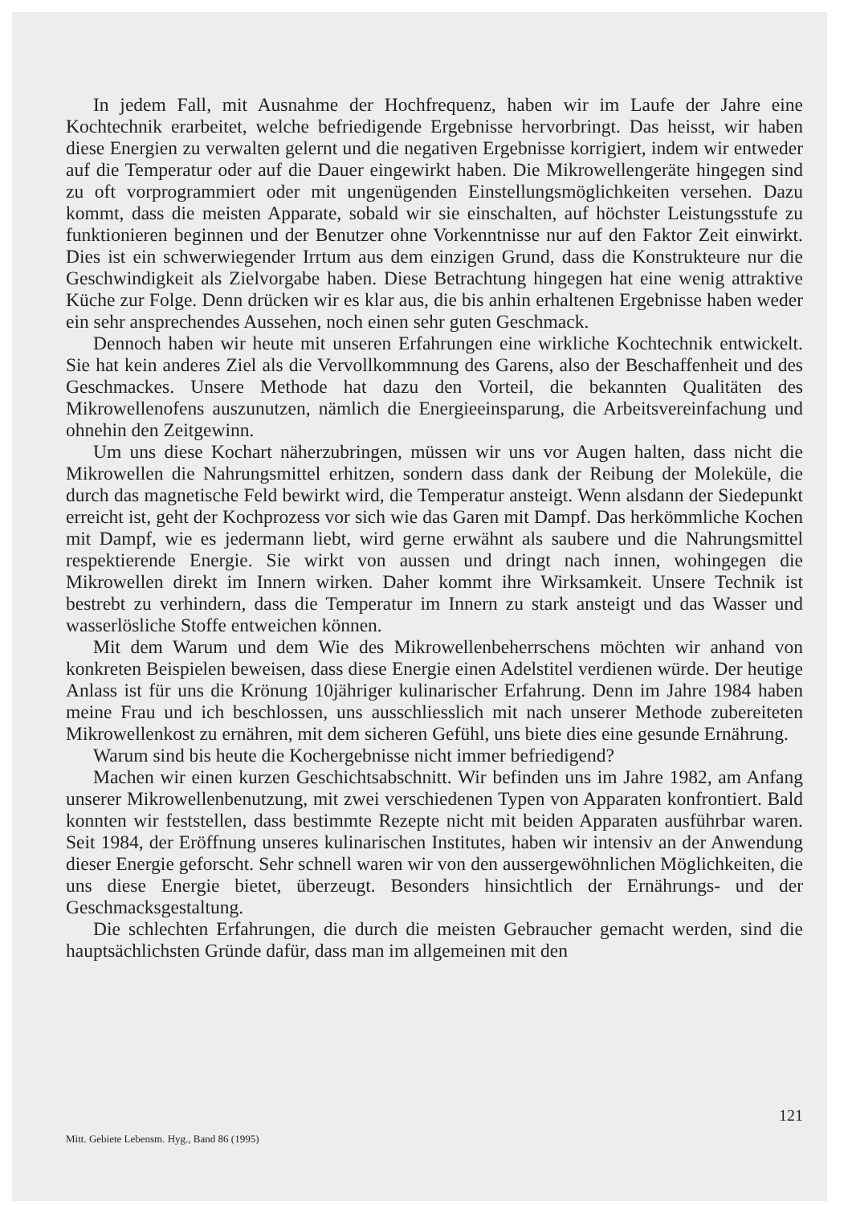In jedem Fall, mit Ausnahme der Hochfrequenz, haben wir im Laufe der Jahre eine Kochtechnik erarbeitet, welche befriedigende Ergebnisse hervorbringt. Das heisst, wir haben diese Energien zu verwalten gelernt und die negativen Ergebnisse korrigiert, indem wir entweder auf die Temperatur oder auf die Dauer eingewirkt haben. Die Mikrowellengeräte hingegen sind zu oft vorprogrammiert oder mit ungenügenden Einstellungsmöglichkeiten versehen. Dazu kommt, dass die meisten Apparate, sobald wir sie einschalten, auf höchster Leistungsstufe zu funktionieren beginnen und der Benutzer ohne Vorkenntnisse nur auf den Faktor Zeit einwirkt. Dies ist ein schwerwiegender Irrtum aus dem einzigen Grund, dass die Konstrukteure nur die Geschwindigkeit als Zielvorgabe haben. Diese Betrachtung hingegen hat eine wenig attraktive Küche zur Folge. Denn drücken wir es klar aus, die bis anhin erhaltenen Ergebnisse haben weder ein sehr ansprechendes Aussehen, noch einen sehr guten Geschmack.
Dennoch haben wir heute mit unseren Erfahrungen eine wirkliche Kochtechnik entwickelt. Sie hat kein anderes Ziel als die Vervollkommnung des Garens, also der Beschaffenheit und des Geschmackes. Unsere Methode hat dazu den Vorteil, die bekannten Qualitäten des Mikrowellenofens auszunutzen, nämlich die Energieeinsparung, die Arbeitsvereinfachung und ohnehin den Zeitgewinn.
Um uns diese Kochart näherzubringen, müssen wir uns vor Augen halten, dass nicht die Mikrowellen die Nahrungsmittel erhitzen, sondern dass dank der Reibung der Moleküle, die durch das magnetische Feld bewirkt wird, die Temperatur ansteigt. Wenn alsdann der Siedepunkt erreicht ist, geht der Kochprozess vor sich wie das Garen mit Dampf. Das herkömmliche Kochen mit Dampf, wie es jedermann liebt, wird gerne erwähnt als saubere und die Nahrungsmittel respektierende Energie. Sie wirkt von aussen und dringt nach innen, wohingegen die Mikrowellen direkt im Innern wirken. Daher kommt ihre Wirksamkeit. Unsere Technik ist bestrebt zu verhindern, dass die Temperatur im Innern zu stark ansteigt und das Wasser und wasserlösliche Stoffe entweichen können.
Mit dem Warum und dem Wie des Mikrowellenbeherrschens möchten wir anhand von konkreten Beispielen beweisen, dass diese Energie einen Adelstitel verdienen würde. Der heutige Anlass ist für uns die Krönung 10jähriger kulinarischer Erfahrung. Denn im Jahre 1984 haben meine Frau und ich beschlossen, uns ausschliesslich mit nach unserer Methode zubereiteten Mikrowellenkost zu ernähren, mit dem sicheren Gefühl, uns biete dies eine gesunde Ernährung.
Warum sind bis heute die Kochergebnisse nicht immer befriedigend?
Machen wir einen kurzen Geschichtsabschnitt. Wir befinden uns im Jahre 1982, am Anfang unserer Mikrowellenbenutzung, mit zwei verschiedenen Typen von Apparaten konfrontiert. Bald konnten wir feststellen, dass bestimmte Rezepte nicht mit beiden Apparaten ausführbar waren. Seit 1984, der Eröffnung unseres kulinarischen Institutes, haben wir intensiv an der Anwendung dieser Energie geforscht. Sehr schnell waren wir von den aussergewöhnlichen Möglichkeiten, die uns diese Energie bietet, überzeugt. Besonders hinsichtlich der Ernährungs- und der Geschmacksgestaltung.
Die schlechten Erfahrungen, die durch die meisten Gebraucher gemacht werden, sind die hauptsächlichsten Gründe dafür, dass man im allgemeinen mit den
121
Mitt. Gebiete Lebensm. Hyg., Band 86 (1995)